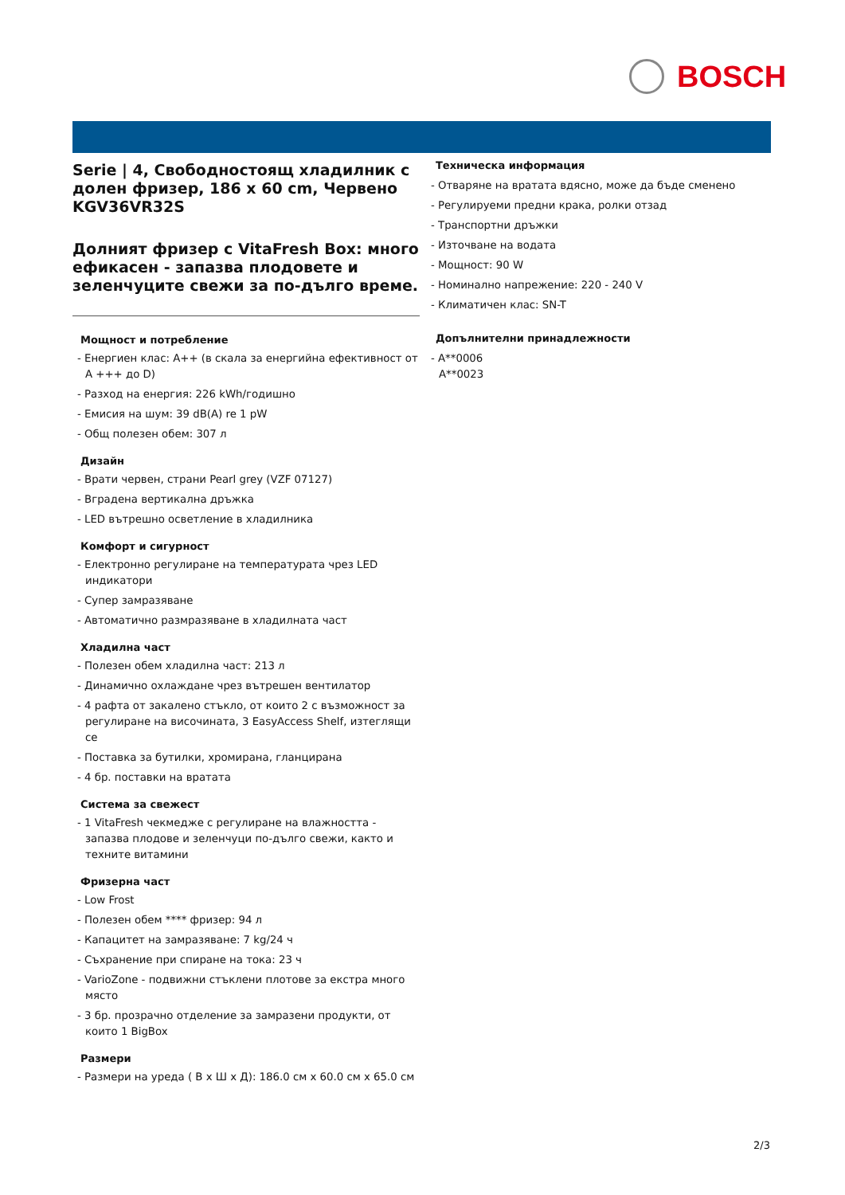BOSCH
Serie | 4, Свободностоящ хладилник с долен фризер, 186 x 60 cm, Червено KGV36VR32S
Долният фризер с VitaFresh Box: много ефикасен - запазва плодовете и зеленчуците свежи за по-дълго време.
Мощност и потребление
- Енергиен клас: A++ (в скала за енергийна ефективност от A +++ до D)
- Разход на енергия: 226 kWh/годишно
- Емисия на шум: 39 dB(A) re 1 pW
- Общ полезен обем: 307 л
Дизайн
- Врати червен, страни Pearl grey (VZF 07127)
- Вградена вертикална дръжка
- LED вътрешно осветление в хладилника
Комфорт и сигурност
- Електронно регулиране на температурата чрез LED индикатори
- Супер замразяване
- Автоматично размразяване в хладилната част
Хладилна част
- Полезен обем хладилна част: 213 л
- Динамично охлаждане чрез вътрешен вентилатор
- 4 рафта от закалено стъкло, от които 2 с възможност за регулиране на височината, 3 EasyAccess Shelf, изтеглящи се
- Поставка за бутилки, хромирана, гланцирана
- 4 бр. поставки на вратата
Система за свежест
- 1 VitaFresh чекмедже с регулиране на влажността - запазва плодове и зеленчуци по-дълго свежи, както и техните витамини
Фризерна част
- Low Frost
- Полезен обем **** фризер: 94 л
- Капацитет на замразяване: 7 kg/24 ч
- Съхранение при спиране на тока: 23 ч
- VarioZone - подвижни стъклени плотове за екстра много място
- 3 бр. прозрачно отделение за замразени продукти, от които 1 BigBox
Размери
- Размери на уреда ( В x Ш x Д): 186.0 см x 60.0 см x 65.0 см
Техническа информация
- Отваряне на вратата вдясно, може да бъде сменено
- Регулируеми предни крака, ролки отзад
- Транспортни дръжки
- Източване на водата
- Мощност: 90 W
- Номинално напрежение: 220 - 240 V
- Климатичен клас: SN-T
Допълнителни принадлежности
- A**0006
A**0023
2/3